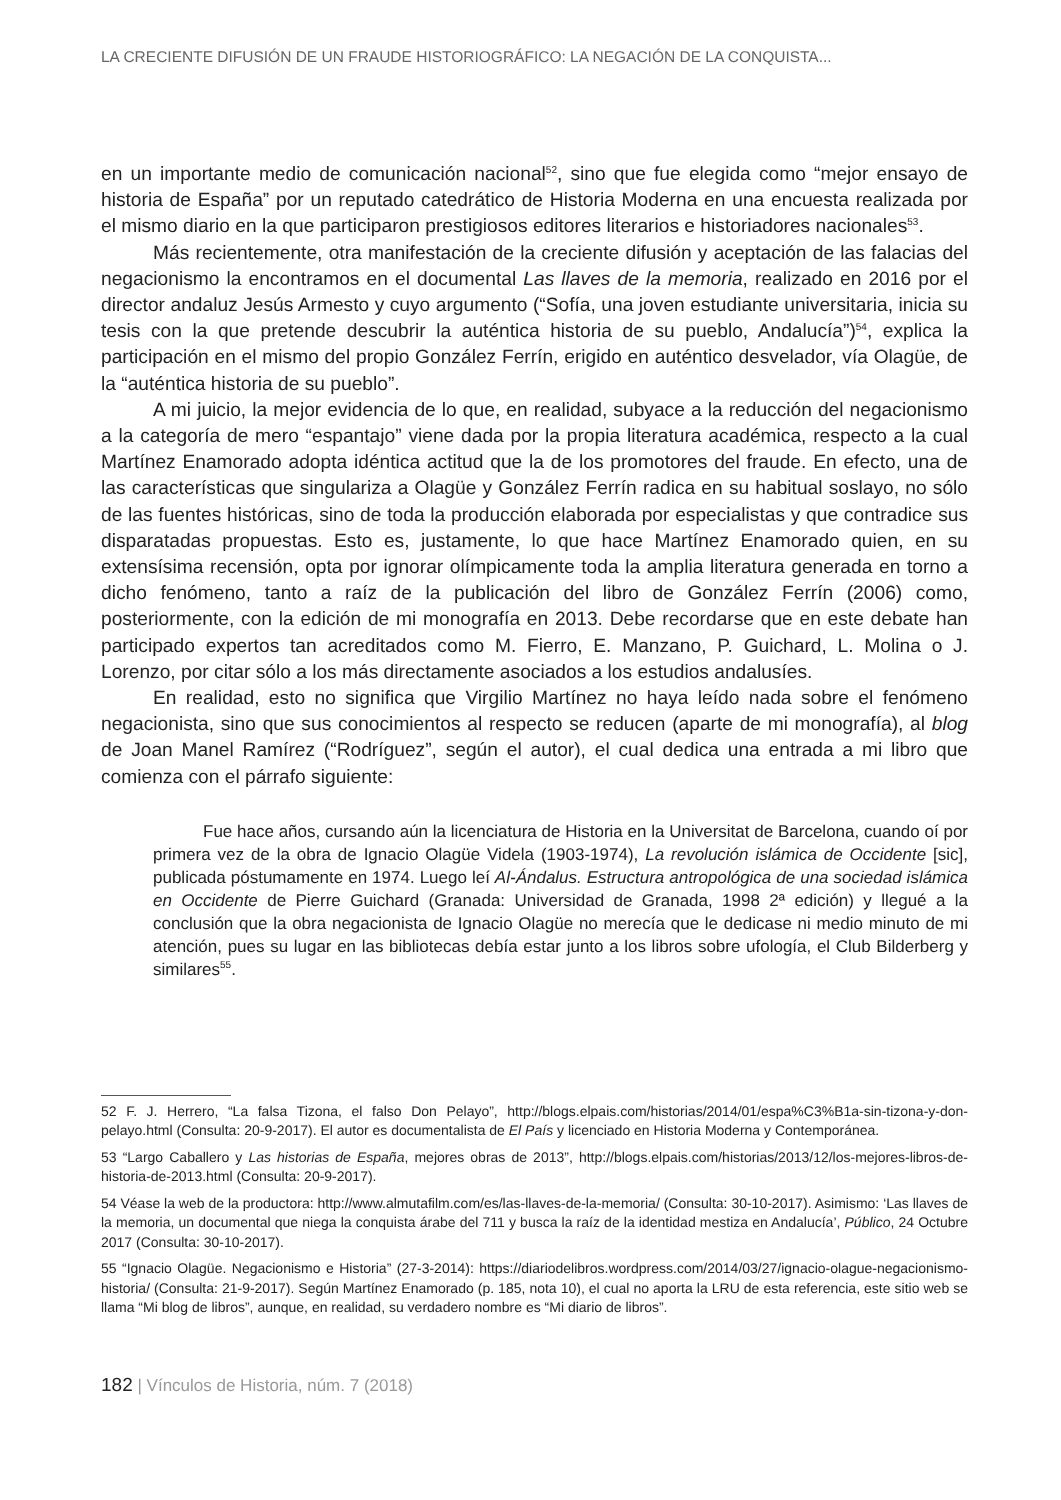LA CRECIENTE DIFUSIÓN DE UN FRAUDE HISTORIOGRÁFICO: LA NEGACIÓN DE LA CONQUISTA...
en un importante medio de comunicación nacional<sup>52</sup>, sino que fue elegida como “mejor ensayo de historia de España” por un reputado catedrático de Historia Moderna en una encuesta realizada por el mismo diario en la que participaron prestigiosos editores literarios e historiadores nacionales<sup>53</sup>.
Más recientemente, otra manifestación de la creciente difusión y aceptación de las falacias del negacionismo la encontramos en el documental Las llaves de la memoria, realizado en 2016 por el director andaluz Jesús Armesto y cuyo argumento (“Sofía, una joven estudiante universitaria, inicia su tesis con la que pretende descubrir la auténtica historia de su pueblo, Andalucía”)<sup>54</sup>, explica la participación en el mismo del propio González Ferrín, erigido en auténtico desvelador, vía Olagüe, de la “auténtica historia de su pueblo”.
A mi juicio, la mejor evidencia de lo que, en realidad, subyace a la reducción del negacionismo a la categoría de mero “espantajo” viene dada por la propia literatura académica, respecto a la cual Martínez Enamorado adopta idéntica actitud que la de los promotores del fraude. En efecto, una de las características que singulariza a Olagüe y González Ferrín radica en su habitual soslayo, no sólo de las fuentes históricas, sino de toda la producción elaborada por especialistas y que contradice sus disparatadas propuestas. Esto es, justamente, lo que hace Martínez Enamorado quien, en su extensísima recensión, opta por ignorar olímpicamente toda la amplia literatura generada en torno a dicho fenómeno, tanto a raíz de la publicación del libro de González Ferrín (2006) como, posteriormente, con la edición de mi monografía en 2013. Debe recordarse que en este debate han participado expertos tan acreditados como M. Fierro, E. Manzano, P. Guichard, L. Molina o J. Lorenzo, por citar sólo a los más directamente asociados a los estudios andalusíes.
En realidad, esto no significa que Virgilio Martínez no haya leído nada sobre el fenómeno negacionista, sino que sus conocimientos al respecto se reducen (aparte de mi monografía), al blog de Joan Manel Ramírez (“Rodríguez”, según el autor), el cual dedica una entrada a mi libro que comienza con el párrafo siguiente:
Fue hace años, cursando aún la licenciatura de Historia en la Universitat de Barcelona, cuando oí por primera vez de la obra de Ignacio Olagüe Videla (1903-1974), La revolución islámica de Occidente [sic], publicada póstumamente en 1974. Luego leí Al-Ándalus. Estructura antropológica de una sociedad islámica en Occidente de Pierre Guichard (Granada: Universidad de Granada, 1998 2ª edición) y llegué a la conclusión que la obra negacionista de Ignacio Olagüe no merecía que le dedicase ni medio minuto de mi atención, pues su lugar en las bibliotecas debía estar junto a los libros sobre ufología, el Club Bilderberg y similares<sup>55</sup>.
52 F. J. Herrero, “La falsa Tizona, el falso Don Pelayo”, http://blogs.elpais.com/historias/2014/01/espa%C3%B1a-sin-tizona-y-don-pelayo.html (Consulta: 20-9-2017). El autor es documentalista de El País y licenciado en Historia Moderna y Contemporánea.
53 “Largo Caballero y Las historias de España, mejores obras de 2013”, http://blogs.elpais.com/historias/2013/12/los-mejores-libros-de-historia-de-2013.html (Consulta: 20-9-2017).
54 Véase la web de la productora: http://www.almutafilm.com/es/las-llaves-de-la-memoria/ (Consulta: 30-10-2017). Asimismo: ‘Las llaves de la memoria, un documental que niega la conquista árabe del 711 y busca la raíz de la identidad mestiza en Andalucía’, Público, 24 Octubre 2017 (Consulta: 30-10-2017).
55 “Ignacio Olagüe. Negacionismo e Historia” (27-3-2014): https://diariodelibros.wordpress.com/2014/03/27/ignacio-olague-negacionismo-historia/ (Consulta: 21-9-2017). Según Martínez Enamorado (p. 185, nota 10), el cual no aporta la LRU de esta referencia, este sitio web se llama “Mi blog de libros”, aunque, en realidad, su verdadero nombre es “Mi diario de libros”.
182 | Vínculos de Historia, núm. 7 (2018)